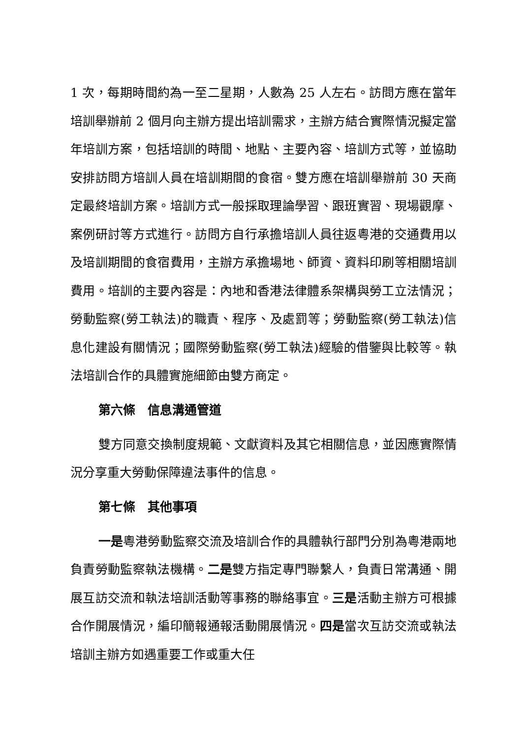1 次，每期時間約為一至二星期，人數為 25 人左右。訪問方應在當年培訓舉辦前 2 個月向主辦方提出培訓需求，主辦方結合實際情況擬定當年培訓方案，包括培訓的時間、地點、主要內容、培訓方式等，並協助安排訪問方培訓人員在培訓期間的食宿。雙方應在培訓舉辦前 30 天商定最終培訓方案。培訓方式一般採取理論學習、跟班實習、現場觀摩、案例研討等方式進行。訪問方自行承擔培訓人員往返粵港的交通費用以及培訓期間的食宿費用，主辦方承擔場地、師資、資料印刷等相關培訓費用。培訓的主要內容是：內地和香港法律體系架構與勞工立法情況；勞動監察(勞工執法)的職責、程序、及處罰等；勞動監察(勞工執法)信息化建設有關情況；國際勞動監察(勞工執法)經驗的借鑒與比較等。執法培訓合作的具體實施細節由雙方商定。
第六條　信息溝通管道
雙方同意交換制度規範、文獻資料及其它相關信息，並因應實際情況分享重大勞動保障違法事件的信息。
第七條　其他事項
一是粵港勞動監察交流及培訓合作的具體執行部門分別為粵港兩地負責勞動監察執法機構。二是雙方指定專門聯繫人，負責日常溝通、開展互訪交流和執法培訓活動等事務的聯絡事宜。三是活動主辦方可根據合作開展情況，編印簡報通報活動開展情況。四是當次互訪交流或執法培訓主辦方如遇重要工作或重大任